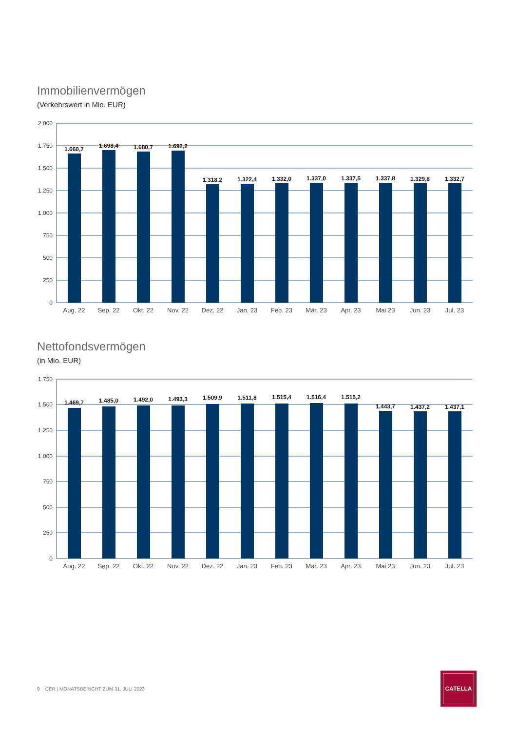Immobilienvermögen
(Verkehrswert in Mio. EUR)
2.000
1.750
1.500
1.250
1.000
750
500
250
0
1.660,7
1.698,4
1.680,7
1.692,2
1.318,2
1.322,4
1.332,0
1.337,0
1.337,5
1.337,8
1.329,8
1.332,7
Aug. 22
Sep. 22
Okt. 22
Nov. 22
Dez. 22
Jan. 23
Feb. 23
Mär. 23
Apr. 23
Mai 23
Jun. 23
Jul. 23
Nettofondsvermögen
(in Mio. EUR)
1.750
1.500
1.250
1.000
750
500
250
0
1.469,7
1.485,0
1.492,0
1.493,3
1.509,9
1.511,8
1.515,4
1.516,4
1.515,2
1.443,7
1.437,2
1.437,1
Aug. 22
Sep. 22
Okt. 22
Nov. 22
Dez. 22
Jan. 23
Feb. 23
Mär. 23
Apr. 23
Mai 23
Jun. 23
Jul. 23
9 CER | MONATSBERICHT ZUM 31. JULI 2023
CATELLA